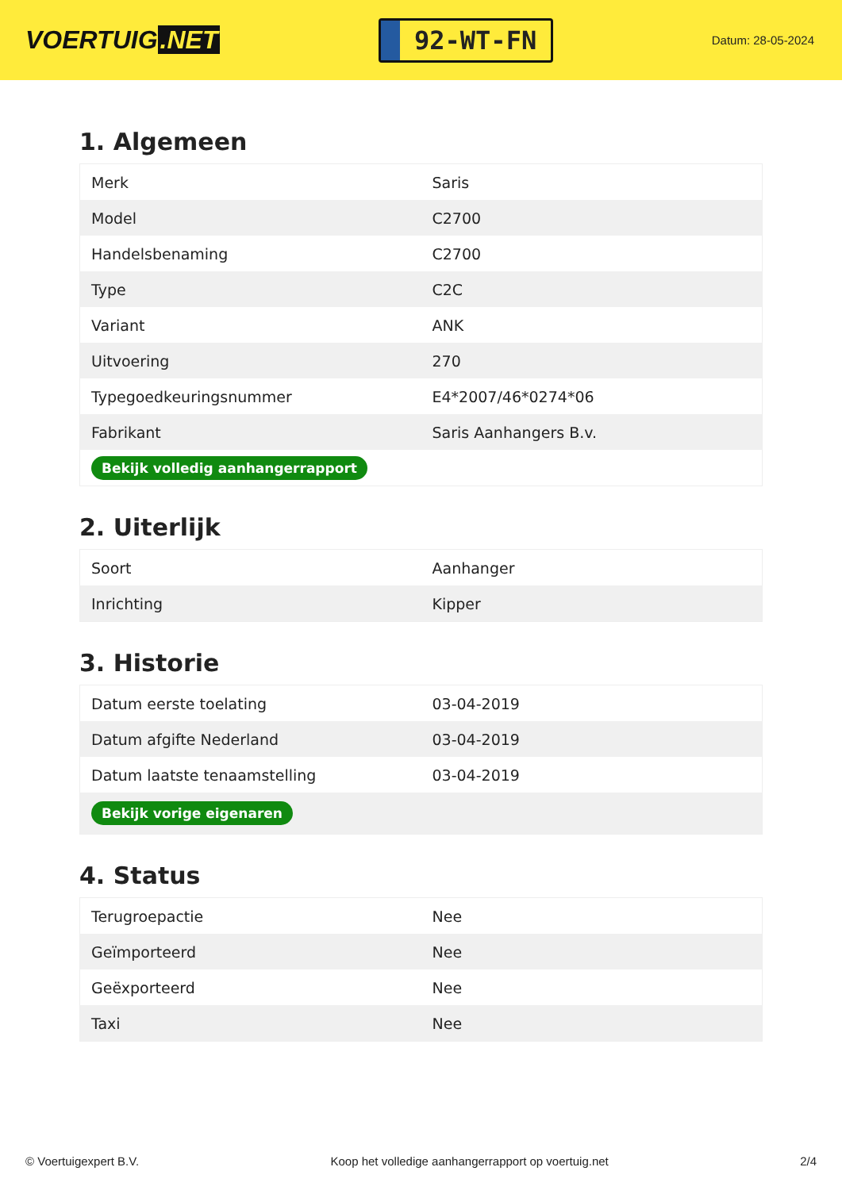VOERTUIG.NET
92-WT-FN
Datum: 28-05-2024
1. Algemeen
| Merk | Saris |
| Model | C2700 |
| Handelsbenaming | C2700 |
| Type | C2C |
| Variant | ANK |
| Uitvoering | 270 |
| Typegoedkeuringsnummer | E4*2007/46*0274*06 |
| Fabrikant | Saris Aanhangers B.v. |
| Bekijk volledig aanhangerrapport | |
2. Uiterlijk
| Soort | Aanhanger |
| Inrichting | Kipper |
3. Historie
| Datum eerste toelating | 03-04-2019 |
| Datum afgifte Nederland | 03-04-2019 |
| Datum laatste tenaamstelling | 03-04-2019 |
| Bekijk vorige eigenaren | |
4. Status
| Terugroepactie | Nee |
| Geïmporteerd | Nee |
| Geëxporteerd | Nee |
| Taxi | Nee |
© Voertuigexpert B.V. Koop het volledige aanhangerrapport op voertuig.net 2/4